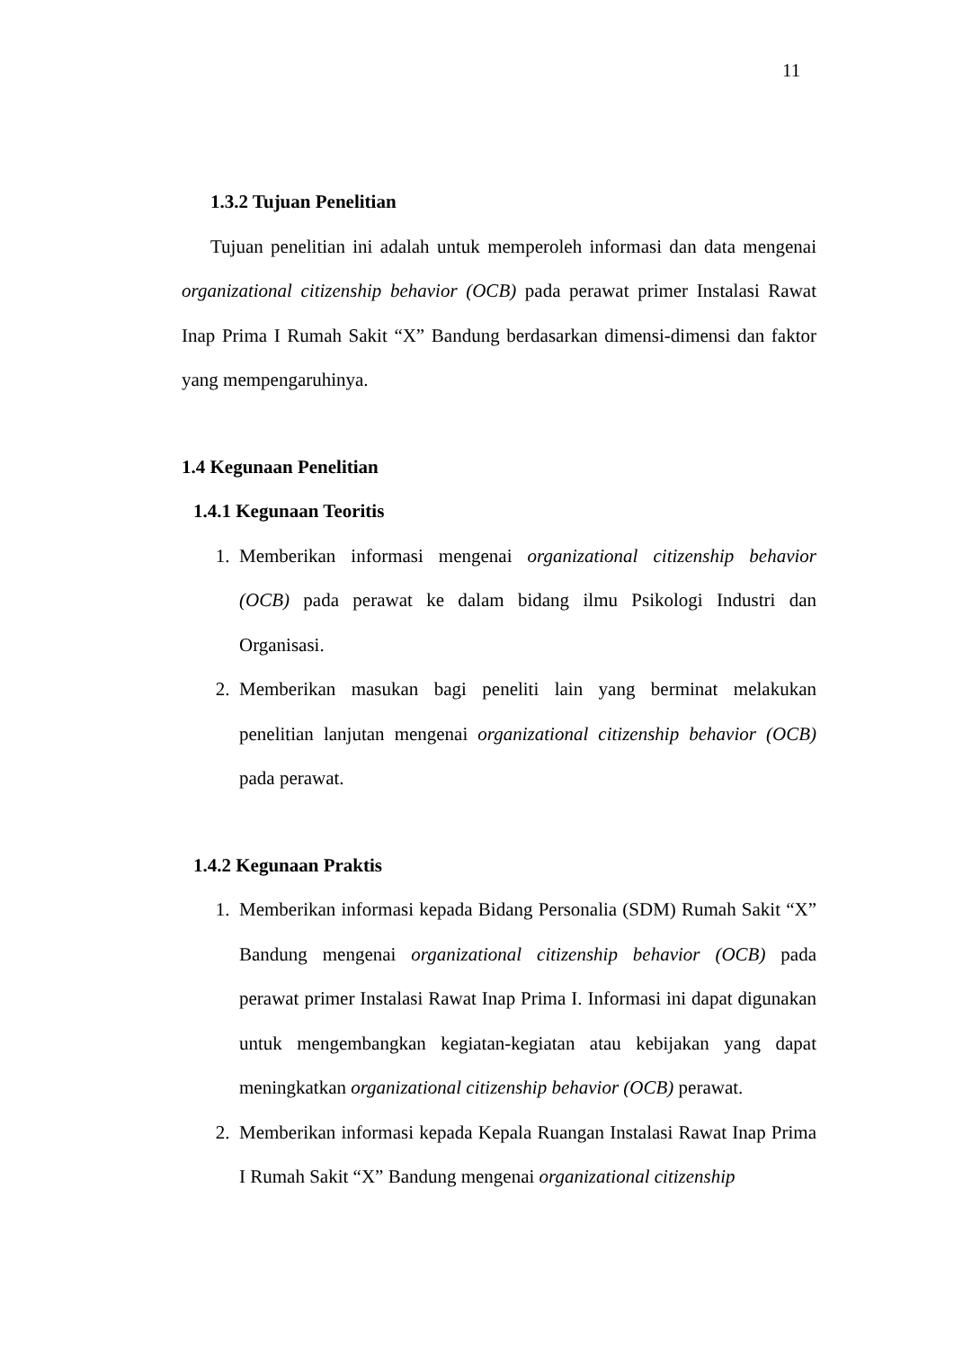11
1.3.2 Tujuan Penelitian
Tujuan penelitian ini adalah untuk memperoleh informasi dan data mengenai organizational citizenship behavior (OCB) pada perawat primer Instalasi Rawat Inap Prima I Rumah Sakit “X” Bandung berdasarkan dimensi-dimensi dan faktor yang mempengaruhinya.
1.4 Kegunaan Penelitian
1.4.1 Kegunaan Teoritis
1. Memberikan informasi mengenai organizational citizenship behavior (OCB) pada perawat ke dalam bidang ilmu Psikologi Industri dan Organisasi.
2. Memberikan masukan bagi peneliti lain yang berminat melakukan penelitian lanjutan mengenai organizational citizenship behavior (OCB) pada perawat.
1.4.2 Kegunaan Praktis
1. Memberikan informasi kepada Bidang Personalia (SDM) Rumah Sakit “X” Bandung mengenai organizational citizenship behavior (OCB) pada perawat primer Instalasi Rawat Inap Prima I. Informasi ini dapat digunakan untuk mengembangkan kegiatan-kegiatan atau kebijakan yang dapat meningkatkan organizational citizenship behavior (OCB) perawat.
2. Memberikan informasi kepada Kepala Ruangan Instalasi Rawat Inap Prima I Rumah Sakit “X” Bandung mengenai organizational citizenship